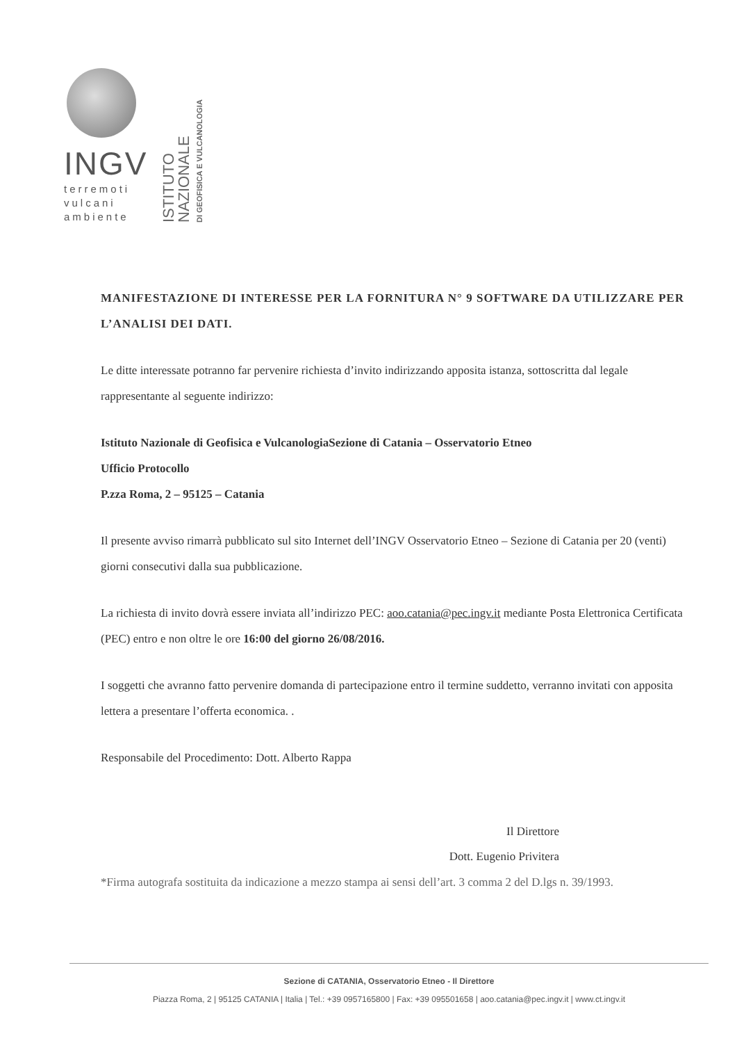INGV
terremoti
vulcani
ambiente
ISTITUTO NAZIONALE
DI GEOFISICA E VULCANOLOGIA
MANIFESTAZIONE DI INTERESSE PER LA FORNITURA N° 9 SOFTWARE DA UTILIZZARE PER L’ANALISI DEI DATI.
Le ditte interessate potranno far pervenire richiesta d’invito indirizzando apposita istanza, sottoscritta dal legale rappresentante al seguente indirizzo:
Istituto Nazionale di Geofisica e VulcanologiaSezione di Catania – Osservatorio Etneo
Ufficio Protocollo
P.zza Roma, 2 – 95125 – Catania
Il presente avviso rimarrà pubblicato sul sito Internet dell’INGV Osservatorio Etneo – Sezione di Catania per 20 (venti) giorni consecutivi dalla sua pubblicazione.
La richiesta di invito dovrà essere inviata all’indirizzo PEC: aoo.catania@pec.ingv.it mediante Posta Elettronica Certificata (PEC) entro e non oltre le ore 16:00 del giorno 26/08/2016.
I soggetti che avranno fatto pervenire domanda di partecipazione entro il termine suddetto, verranno invitati con apposita lettera a presentare l’offerta economica. .
Responsabile del Procedimento: Dott. Alberto Rappa
Il Direttore
Dott. Eugenio Privitera
*Firma autografa sostituita da indicazione a mezzo stampa ai sensi dell’art. 3 comma 2 del D.lgs n. 39/1993.
Sezione di CATANIA, Osservatorio Etneo - Il Direttore
Piazza Roma, 2 | 95125 CATANIA | Italia | Tel.: +39 0957165800 | Fax: +39 095501658 | aoo.catania@pec.ingv.it | www.ct.ingv.it